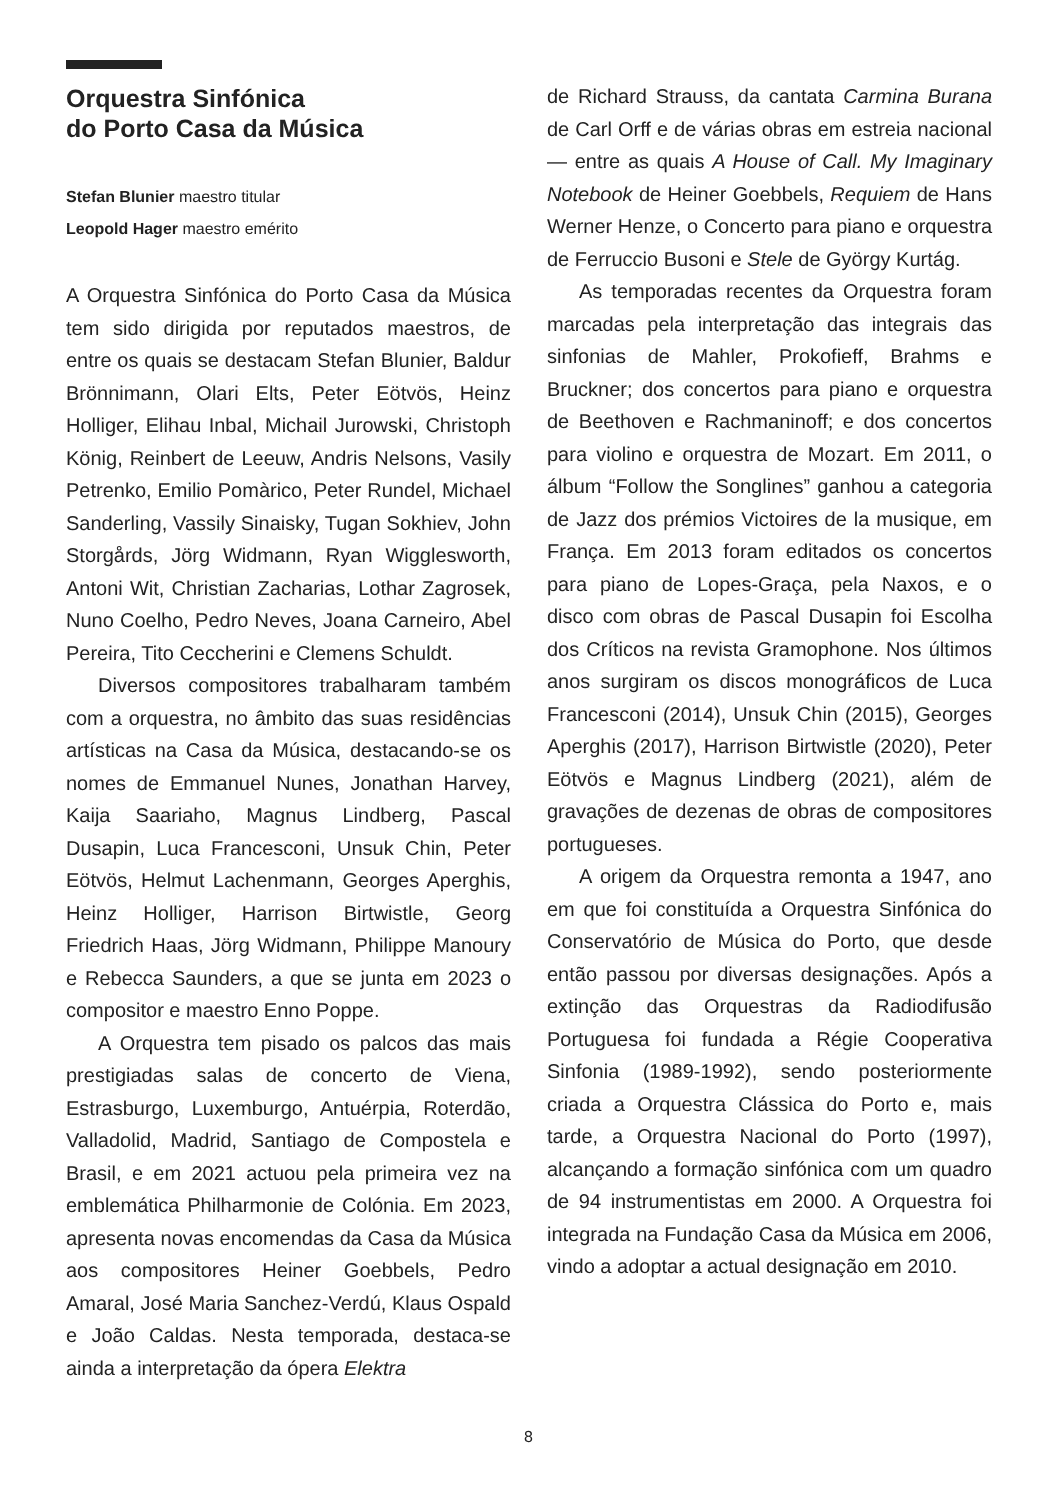Orquestra Sinfónica
do Porto Casa da Música
Stefan Blunier maestro titular
Leopold Hager maestro emérito
A Orquestra Sinfónica do Porto Casa da Música tem sido dirigida por reputados maestros, de entre os quais se destacam Stefan Blunier, Baldur Brönnimann, Olari Elts, Peter Eötvös, Heinz Holliger, Elihau Inbal, Michail Jurowski, Christoph König, Reinbert de Leeuw, Andris Nelsons, Vasily Petrenko, Emilio Pomàrico, Peter Rundel, Michael Sanderling, Vassily Sinaisky, Tugan Sokhiev, John Storgårds, Jörg Widmann, Ryan Wigglesworth, Antoni Wit, Christian Zacharias, Lothar Zagrosek, Nuno Coelho, Pedro Neves, Joana Carneiro, Abel Pereira, Tito Ceccherini e Clemens Schuldt.
Diversos compositores trabalharam também com a orquestra, no âmbito das suas residências artísticas na Casa da Música, destacando-se os nomes de Emmanuel Nunes, Jonathan Harvey, Kaija Saariaho, Magnus Lindberg, Pascal Dusapin, Luca Francesconi, Unsuk Chin, Peter Eötvös, Helmut Lachenmann, Georges Aperghis, Heinz Holliger, Harrison Birtwistle, Georg Friedrich Haas, Jörg Widmann, Philippe Manoury e Rebecca Saunders, a que se junta em 2023 o compositor e maestro Enno Poppe.
A Orquestra tem pisado os palcos das mais prestigiadas salas de concerto de Viena, Estrasburgo, Luxemburgo, Antuérpia, Roterdão, Valladolid, Madrid, Santiago de Compostela e Brasil, e em 2021 actuou pela primeira vez na emblemática Philharmonie de Colónia. Em 2023, apresenta novas encomendas da Casa da Música aos compositores Heiner Goebbels, Pedro Amaral, José Maria Sanchez-Verdú, Klaus Ospald e João Caldas. Nesta temporada, destaca-se ainda a interpretação da ópera Elektra
de Richard Strauss, da cantata Carmina Burana de Carl Orff e de várias obras em estreia nacional — entre as quais A House of Call. My Imaginary Notebook de Heiner Goebbels, Requiem de Hans Werner Henze, o Concerto para piano e orquestra de Ferruccio Busoni e Stele de György Kurtág.
As temporadas recentes da Orquestra foram marcadas pela interpretação das integrais das sinfonias de Mahler, Prokofieff, Brahms e Bruckner; dos concertos para piano e orquestra de Beethoven e Rachmaninoff; e dos concertos para violino e orquestra de Mozart. Em 2011, o álbum “Follow the Songlines” ganhou a categoria de Jazz dos prémios Victoires de la musique, em França. Em 2013 foram editados os concertos para piano de Lopes-Graça, pela Naxos, e o disco com obras de Pascal Dusapin foi Escolha dos Críticos na revista Gramophone. Nos últimos anos surgiram os discos monográficos de Luca Francesconi (2014), Unsuk Chin (2015), Georges Aperghis (2017), Harrison Birtwistle (2020), Peter Eötvös e Magnus Lindberg (2021), além de gravações de dezenas de obras de compositores portugueses.
A origem da Orquestra remonta a 1947, ano em que foi constituída a Orquestra Sinfónica do Conservatório de Música do Porto, que desde então passou por diversas designações. Após a extinção das Orquestras da Radiodifusão Portuguesa foi fundada a Régie Cooperativa Sinfonia (1989-1992), sendo posteriormente criada a Orquestra Clássica do Porto e, mais tarde, a Orquestra Nacional do Porto (1997), alcançando a formação sinfónica com um quadro de 94 instrumentistas em 2000. A Orquestra foi integrada na Fundação Casa da Música em 2006, vindo a adoptar a actual designação em 2010.
8